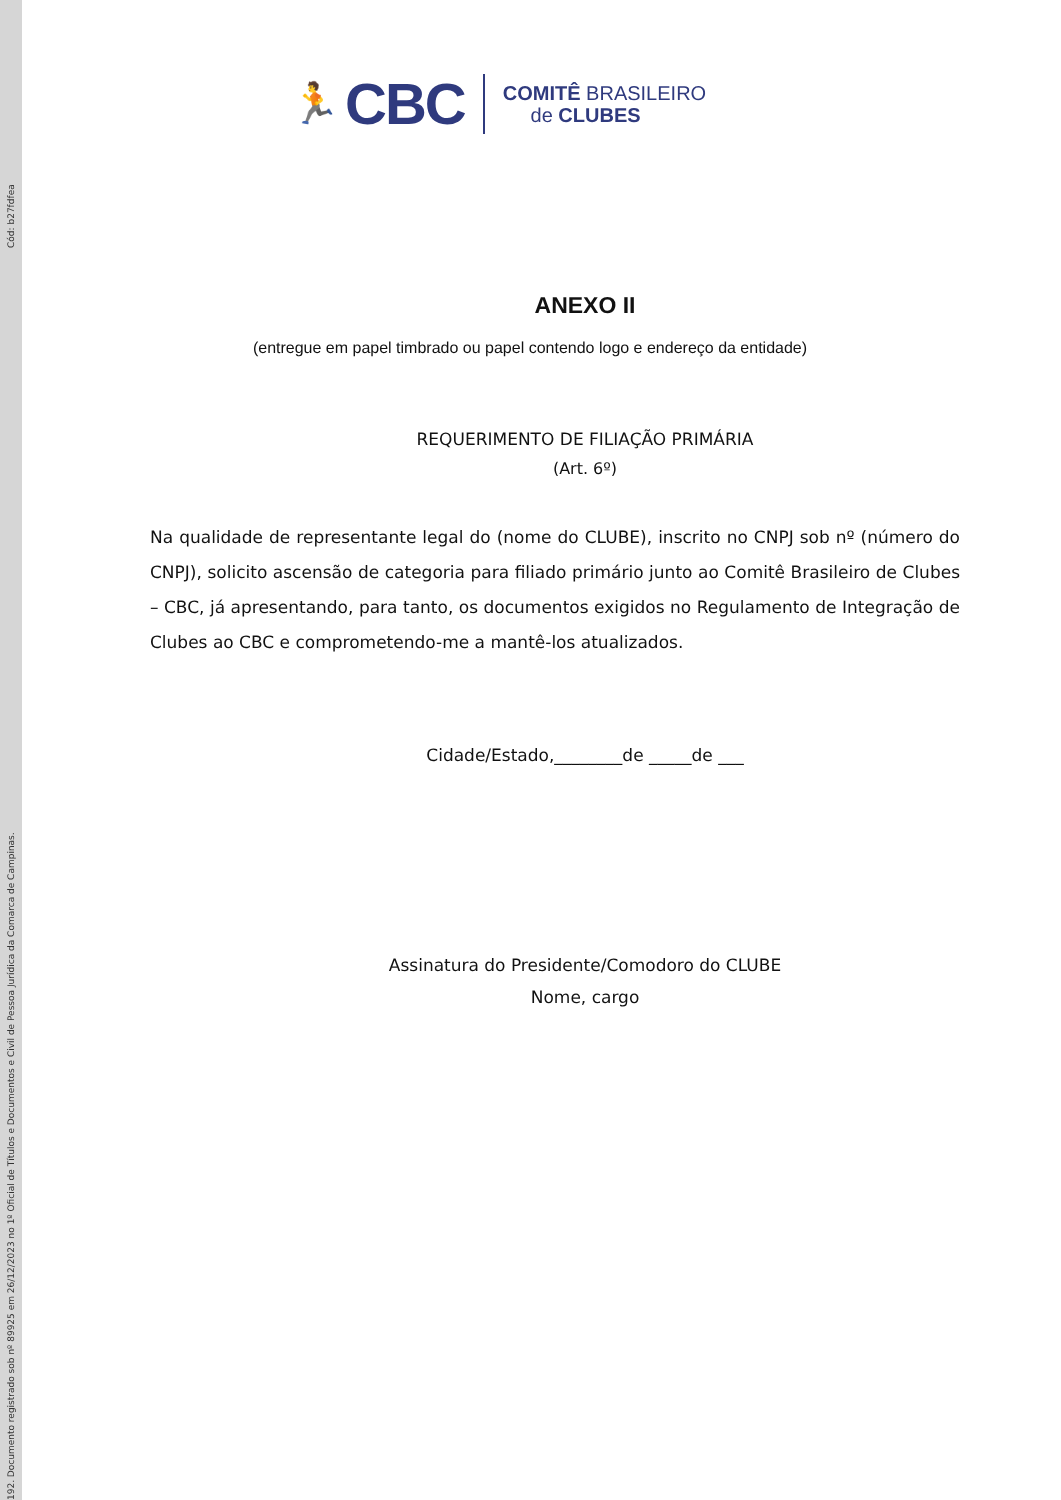Cód: b27fdfea
192. Documento registrado sob nº 89925 em 26/12/2023 no 1º Oficial de Títulos e Documentos e Civil de Pessoa Jurídica da Comarca de Campinas.
🏃 CBC
COMITÊ BRASILEIRO
de CLUBES
ANEXO II
(entregue em papel timbrado ou papel contendo logo e endereço da entidade)
REQUERIMENTO DE FILIAÇÃO PRIMÁRIA
(Art. 6º)
Na qualidade de representante legal do (nome do CLUBE), inscrito no CNPJ sob nº (número do CNPJ), solicito ascensão de categoria para filiado primário junto ao Comitê Brasileiro de Clubes – CBC, já apresentando, para tanto, os documentos exigidos no Regulamento de Integração de Clubes ao CBC e comprometendo-me a mantê-los atualizados.
Cidade/Estado,________de _____de ___
Assinatura do Presidente/Comodoro do CLUBE
Nome, cargo